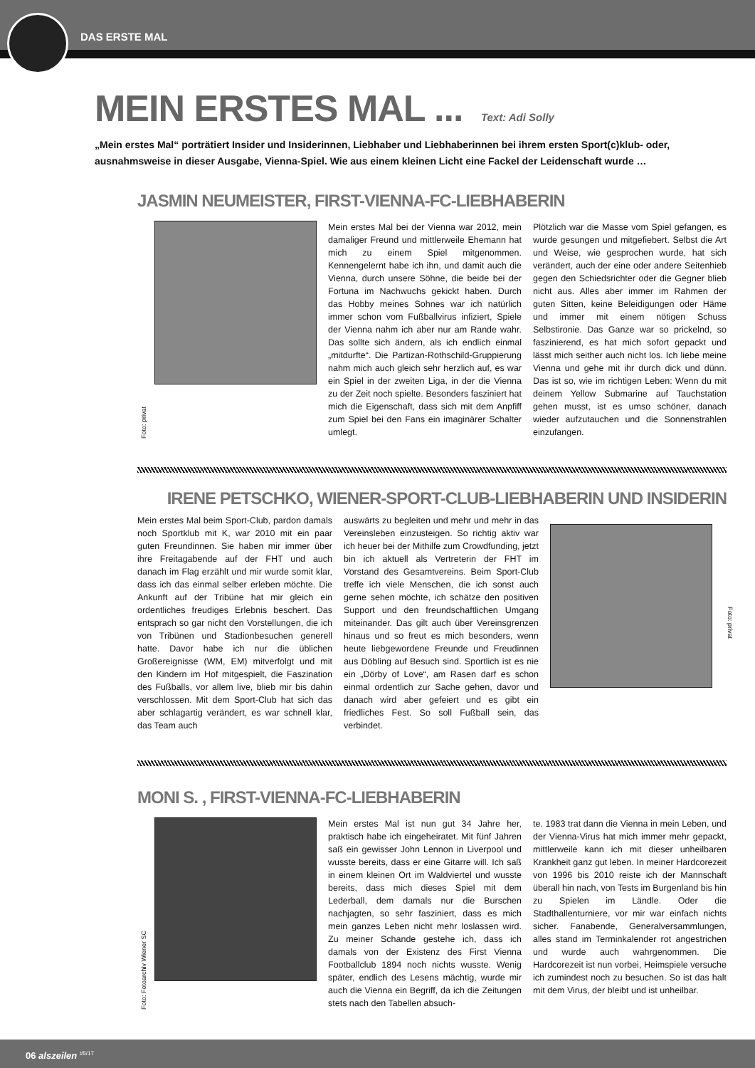DAS ERSTE MAL
MEIN ERSTES MAL ... Text: Adi Solly
„Mein erstes Mal“ porträtiert Insider und Insiderinnen, Liebhaber und Liebhaberinnen bei ihrem ersten Sport(c)klub- oder, ausnahmsweise in dieser Ausgabe, Vienna-Spiel. Wie aus einem kleinen Licht eine Fackel der Leidenschaft wurde …
JASMIN NEUMEISTER, FIRST-VIENNA-FC-LIEBHABERIN
Foto: privat
Mein erstes Mal bei der Vienna war 2012, mein damaliger Freund und mittlerweile Ehemann hat mich zu einem Spiel mitgenommen. Kennengelernt habe ich ihn, und damit auch die Vienna, durch unsere Söhne, die beide bei der Fortuna im Nachwuchs gekickt haben. Durch das Hobby meines Sohnes war ich natürlich immer schon vom Fußballvirus infiziert, Spiele der Vienna nahm ich aber nur am Rande wahr. Das sollte sich ändern, als ich endlich einmal „mitdurfte“. Die Partizan-Rothschild-Gruppierung nahm mich auch gleich sehr herzlich auf, es war ein Spiel in der zweiten Liga, in der die Vienna zu der Zeit noch spielte. Besonders fasziniert hat mich die Eigenschaft, dass sich mit dem Anpfiff zum Spiel bei den Fans ein imaginärer Schalter umlegt.
Plötzlich war die Masse vom Spiel gefangen, es wurde gesungen und mitgefiebert. Selbst die Art und Weise, wie gesprochen wurde, hat sich verändert, auch der eine oder andere Seitenhieb gegen den Schiedsrichter oder die Gegner blieb nicht aus. Alles aber immer im Rahmen der guten Sitten, keine Beleidigungen oder Häme und immer mit einem nötigen Schuss Selbstironie. Das Ganze war so prickelnd, so faszinierend, es hat mich sofort gepackt und lässt mich seither auch nicht los. Ich liebe meine Vienna und gehe mit ihr durch dick und dünn. Das ist so, wie im richtigen Leben: Wenn du mit deinem Yellow Submarine auf Tauchstation gehen musst, ist es umso schöner, danach wieder aufzutauchen und die Sonnenstrahlen einzufangen.
IRENE PETSCHKO, WIENER-SPORT-CLUB-LIEBHABERIN UND INSIDERIN
Mein erstes Mal beim Sport-Club, pardon damals noch Sportklub mit K, war 2010 mit ein paar guten Freundinnen. Sie haben mir immer über ihre Freitagabende auf der FHT und auch danach im Flag erzählt und mir wurde somit klar, dass ich das einmal selber erleben möchte. Die Ankunft auf der Tribüne hat mir gleich ein ordentliches freudiges Erlebnis beschert. Das entsprach so gar nicht den Vorstellungen, die ich von Tribünen und Stadionbesuchen generell hatte. Davor habe ich nur die üblichen Großereignisse (WM, EM) mitverfolgt und mit den Kindern im Hof mitgespielt, die Faszination des Fußballs, vor allem live, blieb mir bis dahin verschlossen. Mit dem Sport-Club hat sich das aber schlagartig verändert, es war schnell klar, das Team auch
auswärts zu begleiten und mehr und mehr in das Vereinsleben einzusteigen. So richtig aktiv war ich heuer bei der Mithilfe zum Crowdfunding, jetzt bin ich aktuell als Vertreterin der FHT im Vorstand des Gesamtvereins. Beim Sport-Club treffe ich viele Menschen, die ich sonst auch gerne sehen möchte, ich schätze den positiven Support und den freundschaftlichen Umgang miteinander. Das gilt auch über Vereinsgrenzen hinaus und so freut es mich besonders, wenn heute liebgewordene Freunde und Freudinnen aus Döbling auf Besuch sind. Sportlich ist es nie ein „Dörby of Love“, am Rasen darf es schon einmal ordentlich zur Sache gehen, davor und danach wird aber gefeiert und es gibt ein friedliches Fest. So soll Fußball sein, das verbindet.
Foto: privat
MONI S. , FIRST-VIENNA-FC-LIEBHABERIN
Foto: Fotoarchiv Wiener SC
Mein erstes Mal ist nun gut 34 Jahre her, praktisch habe ich eingeheiratet. Mit fünf Jahren saß ein gewisser John Lennon in Liverpool und wusste bereits, dass er eine Gitarre will. Ich saß in einem kleinen Ort im Waldviertel und wusste bereits, dass mich dieses Spiel mit dem Lederball, dem damals nur die Burschen nachjagten, so sehr fasziniert, dass es mich mein ganzes Leben nicht mehr loslassen wird. Zu meiner Schande gestehe ich, dass ich damals von der Existenz des First Vienna Footballclub 1894 noch nichts wusste. Wenig später, endlich des Lesens mächtig, wurde mir auch die Vienna ein Begriff, da ich die Zeitungen stets nach den Tabellen absuch-
te. 1983 trat dann die Vienna in mein Leben, und der Vienna-Virus hat mich immer mehr gepackt, mittlerweile kann ich mit dieser unheilbaren Krankheit ganz gut leben. In meiner Hardcorezeit von 1996 bis 2010 reiste ich der Mannschaft überall hin nach, von Tests im Burgenland bis hin zu Spielen im Ländle. Oder die Stadthallenturniere, vor mir war einfach nichts sicher. Fanabende, Generalversammlungen, alles stand im Terminkalender rot angestrichen und wurde auch wahrgenommen. Die Hardcorezeit ist nun vorbei, Heimspiele versuche ich zumindest noch zu besuchen. So ist das halt mit dem Virus, der bleibt und ist unheilbar.
06 alszeilen <sup>#5/17</sup>